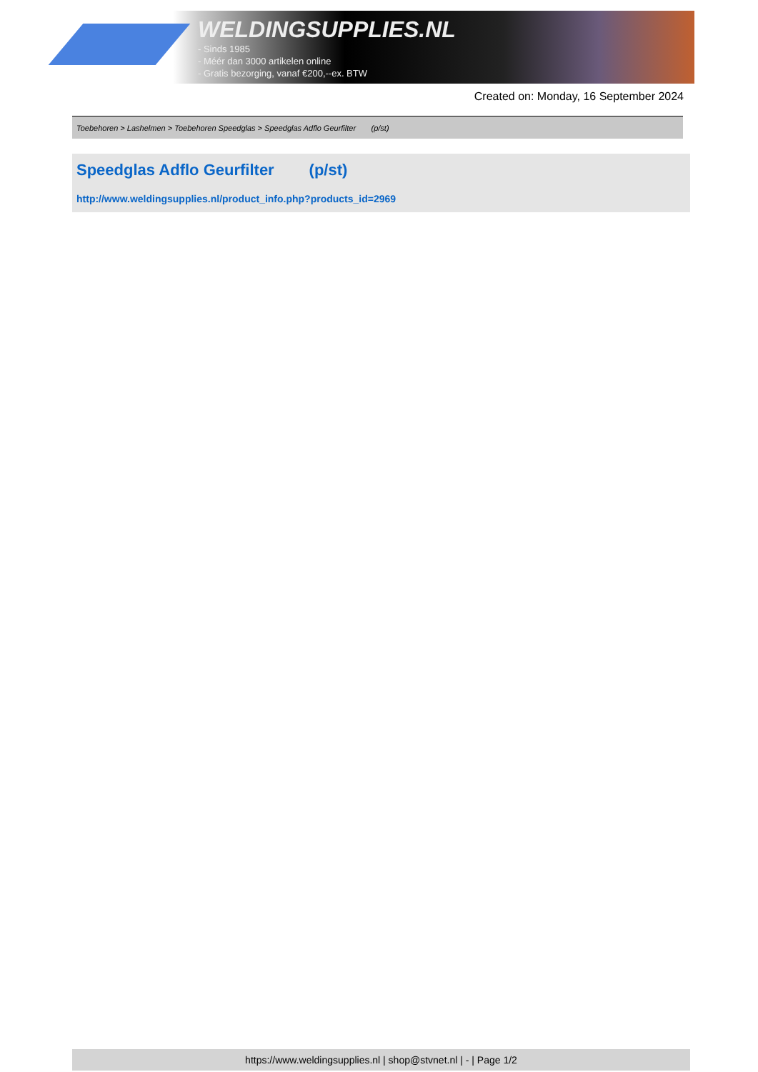WELDINGSUPPLIES.NL
- Sinds 1985
- Méér dan 3000 artikelen online
- Gratis bezorging, vanaf €200,--ex. BTW
Created on: Monday, 16 September 2024
Toebehoren > Lashelmen > Toebehoren Speedglas > Speedglas Adflo Geurfilter (p/st)
Speedglas Adflo Geurfilter (p/st)
http://www.weldingsupplies.nl/product_info.php?products_id=2969
https://www.weldingsupplies.nl | shop@stvnet.nl | - | Page 1/2